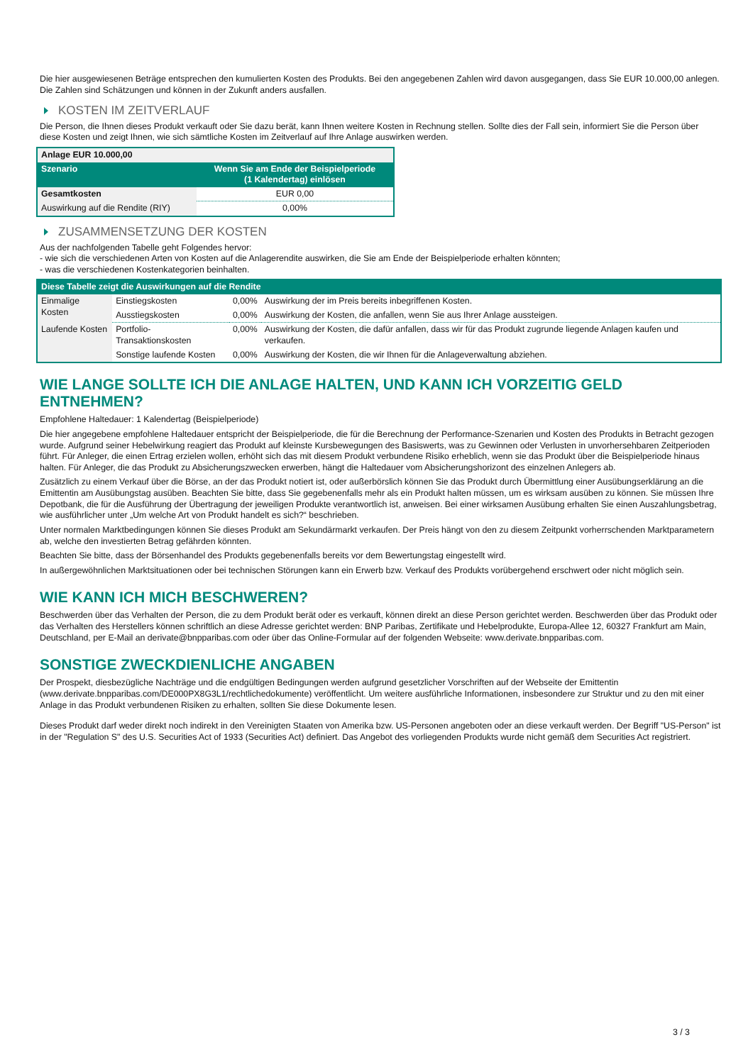Die hier ausgewiesenen Beträge entsprechen den kumulierten Kosten des Produkts. Bei den angegebenen Zahlen wird davon ausgegangen, dass Sie EUR 10.000,00 anlegen. Die Zahlen sind Schätzungen und können in der Zukunft anders ausfallen.
KOSTEN IM ZEITVERLAUF
Die Person, die Ihnen dieses Produkt verkauft oder Sie dazu berät, kann Ihnen weitere Kosten in Rechnung stellen. Sollte dies der Fall sein, informiert Sie die Person über diese Kosten und zeigt Ihnen, wie sich sämtliche Kosten im Zeitverlauf auf Ihre Anlage auswirken werden.
| Anlage EUR 10.000,00 | |
| --- | --- |
| Szenario | Wenn Sie am Ende der Beispielperiode (1 Kalendertag) einlösen |
| Gesamtkosten | EUR 0,00 |
| Auswirkung auf die Rendite (RIY) | 0,00% |
ZUSAMMENSETZUNG DER KOSTEN
Aus der nachfolgenden Tabelle geht Folgendes hervor:
- wie sich die verschiedenen Arten von Kosten auf die Anlagerendite auswirken, die Sie am Ende der Beispielperiode erhalten könnten;
- was die verschiedenen Kostenkategorien beinhalten.
| Diese Tabelle zeigt die Auswirkungen auf die Rendite | | | |
| --- | --- | --- | --- |
| Einmalige Kosten | Einstiegskosten | 0,00% | Auswirkung der im Preis bereits inbegriffenen Kosten. |
| | Ausstiegskosten | 0,00% | Auswirkung der Kosten, die anfallen, wenn Sie aus Ihrer Anlage aussteigen. |
| Laufende Kosten | Portfolio-Transaktionskosten | 0,00% | Auswirkung der Kosten, die dafür anfallen, dass wir für das Produkt zugrunde liegende Anlagen kaufen und verkaufen. |
| | Sonstige laufende Kosten | 0,00% | Auswirkung der Kosten, die wir Ihnen für die Anlageverwaltung abziehen. |
WIE LANGE SOLLTE ICH DIE ANLAGE HALTEN, UND KANN ICH VORZEITIG GELD ENTNEHMEN?
Empfohlene Haltedauer: 1 Kalendertag (Beispielperiode)
Die hier angegebene empfohlene Haltedauer entspricht der Beispielperiode, die für die Berechnung der Performance-Szenarien und Kosten des Produkts in Betracht gezogen wurde. Aufgrund seiner Hebelwirkung reagiert das Produkt auf kleinste Kursbewegungen des Basiswerts, was zu Gewinnen oder Verlusten in unvorhersehbaren Zeitperioden führt. Für Anleger, die einen Ertrag erzielen wollen, erhöht sich das mit diesem Produkt verbundene Risiko erheblich, wenn sie das Produkt über die Beispielperiode hinaus halten. Für Anleger, die das Produkt zu Absicherungszwecken erwerben, hängt die Haltedauer vom Absicherungshorizont des einzelnen Anlegers ab.
Zusätzlich zu einem Verkauf über die Börse, an der das Produkt notiert ist, oder außerbörslich können Sie das Produkt durch Übermittlung einer Ausübungserklärung an die Emittentin am Ausübungstag ausüben. Beachten Sie bitte, dass Sie gegebenenfalls mehr als ein Produkt halten müssen, um es wirksam ausüben zu können. Sie müssen Ihre Depotbank, die für die Ausführung der Übertragung der jeweiligen Produkte verantwortlich ist, anweisen. Bei einer wirksamen Ausübung erhalten Sie einen Auszahlungsbetrag, wie ausführlicher unter „Um welche Art von Produkt handelt es sich?“ beschrieben.
Unter normalen Marktbedingungen können Sie dieses Produkt am Sekundärmarkt verkaufen. Der Preis hängt von den zu diesem Zeitpunkt vorherrschenden Marktparametern ab, welche den investierten Betrag gefährden könnten.
Beachten Sie bitte, dass der Börsenhandel des Produkts gegebenenfalls bereits vor dem Bewertungstag eingestellt wird.
In außergewöhnlichen Marktsituationen oder bei technischen Störungen kann ein Erwerb bzw. Verkauf des Produkts vorübergehend erschwert oder nicht möglich sein.
WIE KANN ICH MICH BESCHWEREN?
Beschwerden über das Verhalten der Person, die zu dem Produkt berät oder es verkauft, können direkt an diese Person gerichtet werden. Beschwerden über das Produkt oder das Verhalten des Herstellers können schriftlich an diese Adresse gerichtet werden: BNP Paribas, Zertifikate und Hebelprodukte, Europa-Allee 12, 60327 Frankfurt am Main, Deutschland, per E-Mail an derivate@bnpparibas.com oder über das Online-Formular auf der folgenden Webseite: www.derivate.bnpparibas.com.
SONSTIGE ZWECKDIENLICHE ANGABEN
Der Prospekt, diesbezügliche Nachträge und die endgültigen Bedingungen werden aufgrund gesetzlicher Vorschriften auf der Webseite der Emittentin (www.derivate.bnpparibas.com/DE000PX8G3L1/rechtlichedokumente) veröffentlicht. Um weitere ausführliche Informationen, insbesondere zur Struktur und zu den mit einer Anlage in das Produkt verbundenen Risiken zu erhalten, sollten Sie diese Dokumente lesen.
Dieses Produkt darf weder direkt noch indirekt in den Vereinigten Staaten von Amerika bzw. US-Personen angeboten oder an diese verkauft werden. Der Begriff "US-Person" ist in der "Regulation S" des U.S. Securities Act of 1933 (Securities Act) definiert. Das Angebot des vorliegenden Produkts wurde nicht gemäß dem Securities Act registriert.
3 / 3